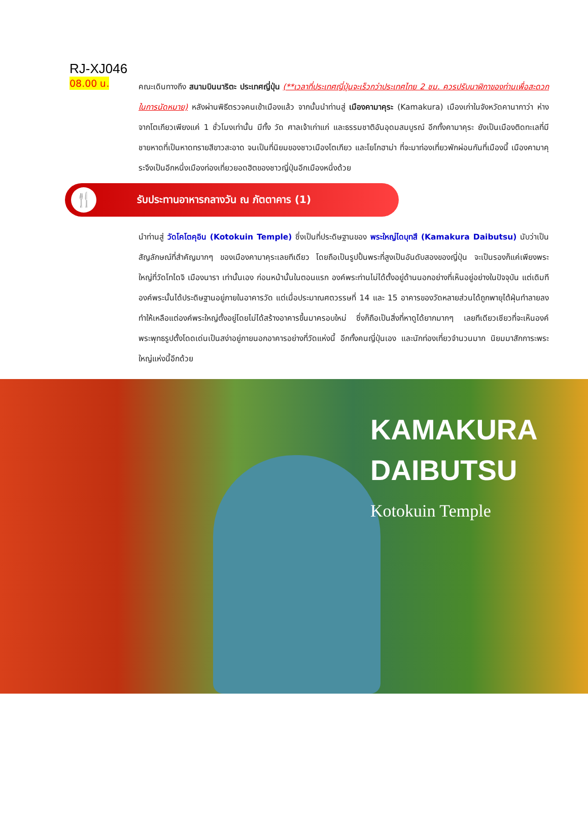RJ-XJ046
08.00 น.
คณะเดินทางถึง สนามบินนาริตะ ประเทศญี่ปุ่น (**เวลาที่ประเทศญี่ปุ่นจะเร็วกว่าประเทศไทย 2 ชม. ควรปรับนาฬิกาของท่านเพื่อสะดวกในการนัดหมาย) หลังผ่านพิธีตรวจคนเข้าเมืองแล้ว จากนั้นนำท่านสู่ เมืองคามาคุระ (Kamakura) เมืองเก่าในจังหวัดคานากาว่า ห่างจากโตเกียวเพียงแค่ 1 ชั่วโมงเท่านั้น มีทั้ง วัด ศาลเจ้าเก่าแก่ และธรรมชาติอันอุดมสมบูรณ์ อีกทั้งคามาคุระ ยังเป็นเมืองติดทะเลที่มีชายหาดที่เป็นหาดทรายสีขาวสะอาด จนเป็นที่นิยมของชาวเมืองโตเกียว และโยโกฮาม่า ที่จะมาท่องเที่ยวพักผ่อนกันที่เมืองนี้ เมืองคามาคุระจึงเป็นอีกหนึ่งเมืองท่องเที่ยวยอดฮิตของชาวญี่ปุ่นอีกเมืองหนึ่งด้วย
🍴
รับประทานอาหารกลางวัน ณ ภัตตาคาร (1)
นำท่านสู่ วัดโคโตคุอิน (Kotokuin Temple) ซึ่งเป็นที่ประดิษฐานของ พระใหญ่ไดบุทสึ (Kamakura Daibutsu) นับว่าเป็นสัญลักษณ์ที่สำคัญมากๆ ของเมืองคามาคุระเลยทีเดียว โดยถือเป็นรูปปั้นพระที่สูงเป็นอันดับสองของญี่ปุ่น จะเป็นรองก็แค่เพียงพระใหญ่ที่วัดโทไดจิ เมืองนารา เท่านั้นเอง ก่อนหน้านั้นในตอนแรก องค์พระท่านไม่ได้ตั้งอยู่ด้านนอกอย่างที่เห็นอยู่อย่างในปัจจุบัน แต่เดิมทีองค์พระนั้นได้ประดิษฐานอยู่ภายในอาคารวัด แต่เมื่อประมาณศตวรรษที่ 14 และ 15 อาคารของวัดหลายส่วนได้ถูกพายุไต้ฝุ่นทำลายลง ทำให้เหลือแต่องค์พระใหญ่ตั้งอยู่โดยไม่ได้สร้างอาคารขึ้นมาครอบใหม่ ซึ่งก็ถือเป็นสิ่งที่หาดูได้ยากมากๆ เลยทีเดียวเชียวที่จะเห็นองค์พระพุทธรูปตั้งโดดเด่นเป็นสง่าอยู่ภายนอกอาคารอย่างที่วัดแห่งนี้ อีกทั้งคนญี่ปุ่นเอง และนักท่องเที่ยวจำนวนมาก นิยมมาสักการะพระใหญ่แห่งนี้อีกด้วย
KAMAKURA
DAIBUTSU
Kotokuin Temple